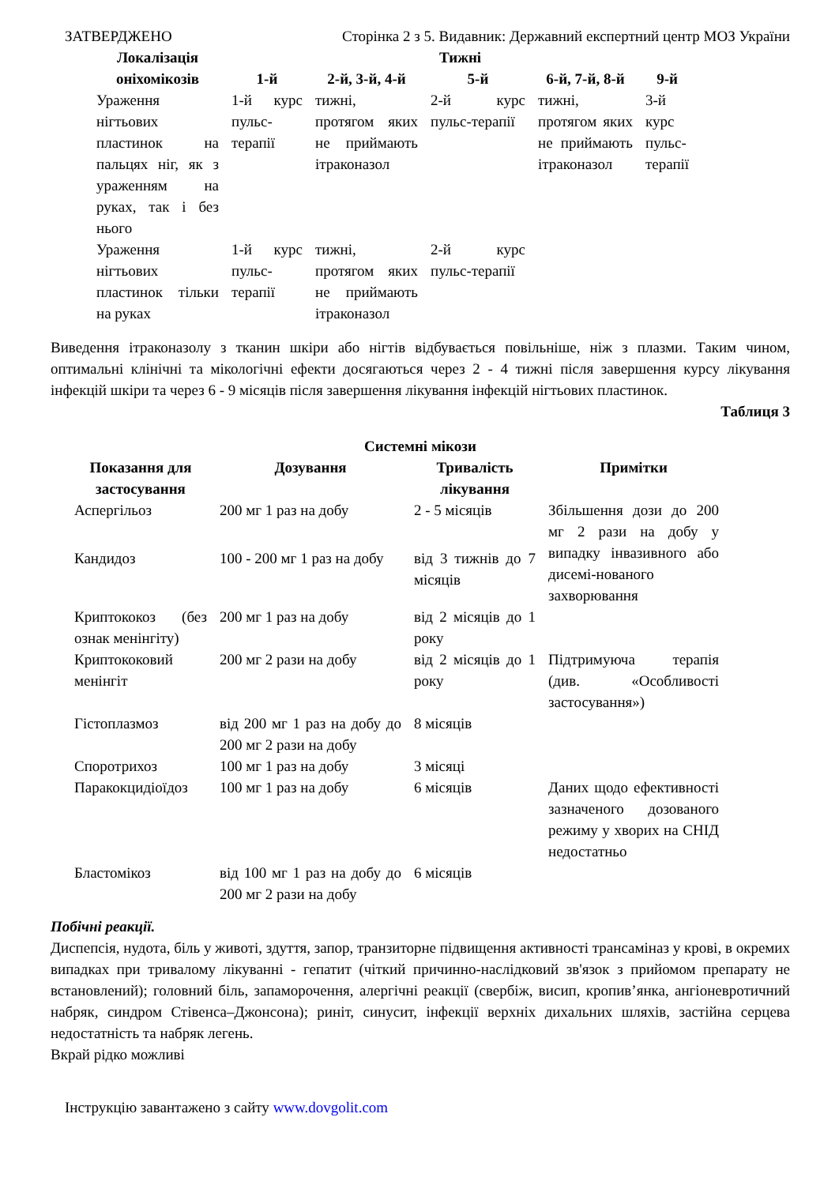ЗАТВЕРДЖЕНО Сторінка 2 з 5. Видавник: Державний експертний центр МОЗ України
| Локалізація оніхомікозів | Тижні | | | | |
| --- | --- | --- | --- | --- | --- |
| | 1-й | 2-й, 3-й, 4-й | 5-й | 6-й, 7-й, 8-й | 9-й |
| Ураження нігтьових пластинок на пальцях ніг, як з ураженням на руках, так і без нього | 1-й курс пульс-терапії | тижні, протягом яких не приймають ітраконазол | 2-й курс пульс-терапії | тижні, протягом яких не приймають ітраконазол | 3-й курс пульс-терапії |
| Ураження нігтьових пластинок тільки на руках | 1-й курс пульс-терапії | тижні, протягом яких не приймають ітраконазол | 2-й курс пульс-терапії | | |
Виведення ітраконазолу з тканин шкіри або нігтів відбувається повільніше, ніж з плазми. Таким чином, оптимальні клінічні та мікологічні ефекти досягаються через 2 - 4 тижні після завершення курсу лікування інфекцій шкіри та через 6 - 9 місяців після завершення лікування інфекцій нігтьових пластинок.
Таблиця 3
Системні мікози
| Показання для застосування | Дозування | Тривалість лікування | Примітки |
| --- | --- | --- | --- |
| Аспергільоз | 200 мг 1 раз на добу | 2 - 5 місяців | Збільшення дози до 200 мг 2 рази на добу у випадку інвазивного або дисемі-нованого захворювання |
| Кандидоз | 100 - 200 мг 1 раз на добу | від 3 тижнів до 7 місяців | |
| Криптококоз (без ознак менінгіту) | 200 мг 1 раз на добу | від 2 місяців до 1 року | |
| Криптококовий менінгіт | 200 мг 2 рази на добу | від 2 місяців до 1 року | Підтримуюча терапія (див. «Особливості застосування») |
| Гістоплазмоз | від 200 мг 1 раз на добу до 200 мг 2 рази на добу | 8 місяців | |
| Споротрихоз | 100 мг 1 раз на добу | 3 місяці | |
| Паракокцидіоїдоз | 100 мг 1 раз на добу | 6 місяців | Даних щодо ефективності зазначеного дозованого режиму у хворих на СНІД недостатньо |
| Бластомікоз | від 100 мг 1 раз на добу до 200 мг 2 рази на добу | 6 місяців | |
Побічні реакції.
Диспепсія, нудота, біль у животі, здуття, запор, транзиторне підвищення активності трансаміназ у крові, в окремих випадках при тривалому лікуванні - гепатит (чіткий причинно-наслідковий зв'язок з прийомом препарату не встановлений); головний біль, запаморочення, алергічні реакції (свербіж, висип, кропив’янка, ангіоневротичний набряк, синдром Стівенса–Джонсона); риніт, синусит, інфекції верхніх дихальних шляхів, застійна серцева недостатність та набряк легень.
Вкрай рідко можливі
Інструкцію завантажено з сайту www.dovgolit.com